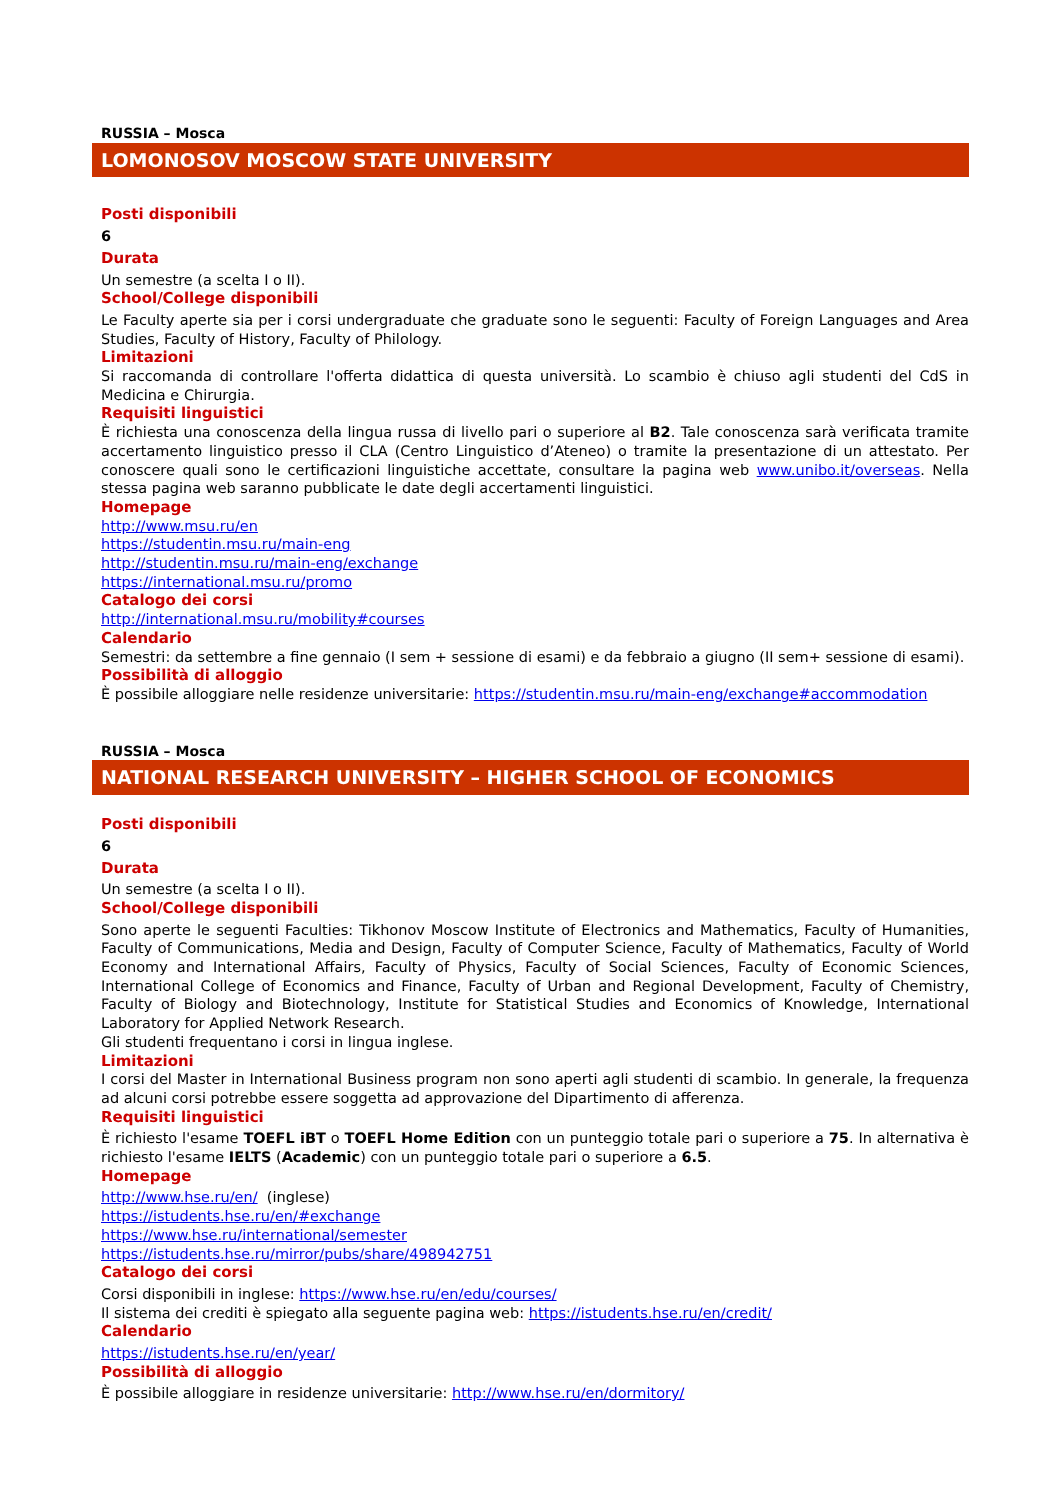RUSSIA – Mosca
LOMONOSOV MOSCOW STATE UNIVERSITY
Posti disponibili
6
Durata
Un semestre (a scelta I o II).
School/College disponibili
Le Faculty aperte sia per i corsi undergraduate che graduate sono le seguenti: Faculty of Foreign Languages and Area Studies, Faculty of History, Faculty of Philology.
Limitazioni
Si raccomanda di controllare l'offerta didattica di questa università. Lo scambio è chiuso agli studenti del CdS in Medicina e Chirurgia.
Requisiti linguistici
È richiesta una conoscenza della lingua russa di livello pari o superiore al B2. Tale conoscenza sarà verificata tramite accertamento linguistico presso il CLA (Centro Linguistico d’Ateneo) o tramite la presentazione di un attestato. Per conoscere quali sono le certificazioni linguistiche accettate, consultare la pagina web www.unibo.it/overseas. Nella stessa pagina web saranno pubblicate le date degli accertamenti linguistici.
Homepage
http://www.msu.ru/en
https://studentin.msu.ru/main-eng
http://studentin.msu.ru/main-eng/exchange
https://international.msu.ru/promo
Catalogo dei corsi
http://international.msu.ru/mobility#courses
Calendario
Semestri: da settembre a fine gennaio (I sem + sessione di esami) e da febbraio a giugno (II sem+ sessione di esami).
Possibilità di alloggio
È possibile alloggiare nelle residenze universitarie: https://studentin.msu.ru/main-eng/exchange#accommodation
RUSSIA – Mosca
NATIONAL RESEARCH UNIVERSITY – HIGHER SCHOOL OF ECONOMICS
Posti disponibili
6
Durata
Un semestre (a scelta I o II).
School/College disponibili
Sono aperte le seguenti Faculties: Tikhonov Moscow Institute of Electronics and Mathematics, Faculty of Humanities, Faculty of Communications, Media and Design, Faculty of Computer Science, Faculty of Mathematics, Faculty of World Economy and International Affairs, Faculty of Physics, Faculty of Social Sciences, Faculty of Economic Sciences, International College of Economics and Finance, Faculty of Urban and Regional Development, Faculty of Chemistry, Faculty of Biology and Biotechnology, Institute for Statistical Studies and Economics of Knowledge, International Laboratory for Applied Network Research.
Gli studenti frequentano i corsi in lingua inglese.
Limitazioni
I corsi del Master in International Business program non sono aperti agli studenti di scambio. In generale, la frequenza ad alcuni corsi potrebbe essere soggetta ad approvazione del Dipartimento di afferenza.
Requisiti linguistici
È richiesto l'esame TOEFL iBT o TOEFL Home Edition con un punteggio totale pari o superiore a 75. In alternativa è richiesto l'esame IELTS (Academic) con un punteggio totale pari o superiore a 6.5.
Homepage
http://www.hse.ru/en/ (inglese)
https://istudents.hse.ru/en/#exchange
https://www.hse.ru/international/semester
https://istudents.hse.ru/mirror/pubs/share/498942751
Catalogo dei corsi
Corsi disponibili in inglese: https://www.hse.ru/en/edu/courses/
Il sistema dei crediti è spiegato alla seguente pagina web: https://istudents.hse.ru/en/credit/
Calendario
https://istudents.hse.ru/en/year/
Possibilità di alloggio
È possibile alloggiare in residenze universitarie: http://www.hse.ru/en/dormitory/